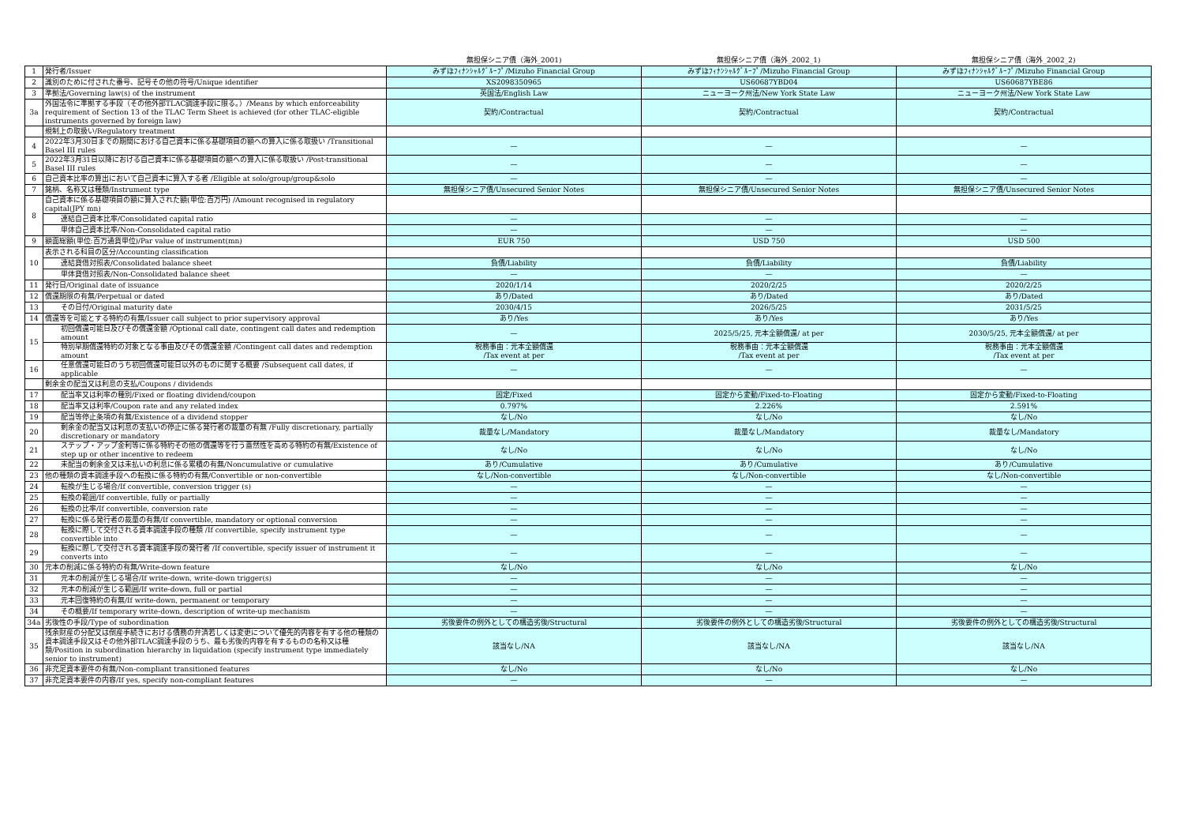| | | 無担保シニア債（海外_2001) | 無担保シニア債（海外_2002_1) | 無担保シニア債（海外_2002_2) |
| --- | --- | --- | --- | --- |
| 1 | 発行者/Issuer | みずほﾌｨﾅﾝｼｬﾙｸﾞﾙｰﾌﾟ/Mizuho Financial Group | みずほﾌｨﾅﾝｼｬﾙｸﾞﾙｰﾌﾟ/Mizuho Financial Group | みずほﾌｨﾅﾝｼｬﾙｸﾞﾙｰﾌﾟ/Mizuho Financial Group |
| 2 | 識別のために付された番号、記号その他の符号/Unique identifier | XS2098350965 | US60687YBD04 | US60687YBE86 |
| 3 | 準拠法/Governing law(s) of the instrument | 英国法/English Law | ニューヨーク州法/New York State Law | ニューヨーク州法/New York State Law |
| 3a | 外国法令に準拠する手段（その他外部TLAC調達手段に限る。）/Means by which enforceability requirement of Section 13 of the TLAC Term Sheet is achieved (for other TLAC-eligible instruments governed by foreign law) | 契約/Contractual | 契約/Contractual | 契約/Contractual |
| | 規制上の取扱い/Regulatory treatment | | | |
| 4 | 2022年3月30日までの期間における自己資本に係る基礎項目の額への算入に係る取扱い /Transitional Basel III rules | — | — | — |
| 5 | 2022年3月31日以降における自己資本に係る基礎項目の額への算入に係る取扱い /Post-transitional Basel III rules | — | — | — |
| 6 | 自己資本比率の算出において自己資本に算入する者 /Eligible at solo/group/group&solo | — | — | — |
| 7 | 銘柄、名称又は種類/Instrument type | 無担保シニア債/Unsecured Senior Notes | 無担保シニア債/Unsecured Senior Notes | 無担保シニア債/Unsecured Senior Notes |
| 8 | 自己資本に係る基礎項目の額に算入された額(単位:百万円) /Amount recognised in regulatory capital(JPY mn) | | | |
| | 連結自己資本比率/Consolidated capital ratio | — | — | — |
| | 単体自己資本比率/Non-Consolidated capital ratio | — | — | — |
| 9 | 額面総額(単位:百万通貨単位)/Par value of instrument(mn) | EUR 750 | USD 750 | USD 500 |
| 10 | 表示される科目の区分/Accounting classification | | | |
| | 連結貸借対照表/Consolidated balance sheet | 負債/Liability | 負債/Liability | 負債/Liability |
| | 単体貸借対照表/Non-Consolidated balance sheet | — | — | — |
| 11 | 発行日/Original date of issuance | 2020/1/14 | 2020/2/25 | 2020/2/25 |
| 12 | 償還期限の有無/Perpetual or dated | あり/Dated | あり/Dated | あり/Dated |
| 13 | その日付/Original maturity date | 2030/4/15 | 2026/5/25 | 2031/5/25 |
| 14 | 償還等を可能とする特約の有無/Issuer call subject to prior supervisory approval | あり/Yes | あり/Yes | あり/Yes |
| 15 | 初回償還可能日及びその償還金額 /Optional call date, contingent call dates and redemption amount | — | 2025/5/25, 元本全額償還/ at per | 2030/5/25, 元本全額償還/ at per |
| | 特別早期償還特約の対象となる事由及びその償還金額 /Contingent call dates and redemption amount | 税務事由：元本全額償還 /Tax event at per | 税務事由：元本全額償還 /Tax event at per | 税務事由：元本全額償還 /Tax event at per |
| 16 | 任意償還可能日のうち初回償還可能日以外のものに関する概要 /Subsequent call dates, if applicable | — | — | — |
| | 剰余金の配当又は利息の支払/Coupons / dividends | | | |
| 17 | 配当率又は利率の種別/Fixed or floating dividend/coupon | 固定/Fixed | 固定から変動/Fixed-to-Floating | 固定から変動/Fixed-to-Floating |
| 18 | 配当率又は利率/Coupon rate and any related index | 0.797% | 2.226% | 2.591% |
| 19 | 配当等停止条項の有無/Existence of a dividend stopper | なし/No | なし/No | なし/No |
| 20 | 剰余金の配当又は利息の支払いの停止に係る発行者の裁量の有無 /Fully discretionary, partially discretionary or mandatory | 裁量なし/Mandatory | 裁量なし/Mandatory | 裁量なし/Mandatory |
| 21 | ステップ・アップ金利等に係る特約その他の償還等を行う蓋然性を高める特約の有無/Existence of step up or other incentive to redeem | なし/No | なし/No | なし/No |
| 22 | 未配当の剰余金又は未払いの利息に係る累積の有無/Noncumulative or cumulative | あり/Cumulative | あり/Cumulative | あり/Cumulative |
| 23 | 他の種類の資本調達手段への転換に係る特約の有無/Convertible or non-convertible | なし/Non-convertible | なし/Non-convertible | なし/Non-convertible |
| 24 | 転換が生じる場合/If convertible, conversion trigger (s) | — | — | — |
| 25 | 転換の範囲/If convertible, fully or partially | — | — | — |
| 26 | 転換の比率/If convertible, conversion rate | — | — | — |
| 27 | 転換に係る発行者の裁量の有無/If convertible, mandatory or optional conversion | — | — | — |
| 28 | 転換に際して交付される資本調達手段の種類 /If convertible, specify instrument type convertible into | — | — | — |
| 29 | 転換に際して交付される資本調達手段の発行者 /If convertible, specify issuer of instrument it converts into | — | — | — |
| 30 | 元本の削減に係る特約の有無/Write-down feature | なし/No | なし/No | なし/No |
| 31 | 元本の削減が生じる場合/If write-down, write-down trigger(s) | — | — | — |
| 32 | 元本の削減が生じる範囲/If write-down, full or partial | — | — | — |
| 33 | 元本回復特約の有無/If write-down, permanent or temporary | — | — | — |
| 34 | その概要/If temporary write-down, description of write-up mechanism | — | — | — |
| 34a | 劣後性の手段/Type of subordination | 劣後要件の例外としての構造劣後/Structural | 劣後要件の例外としての構造劣後/Structural | 劣後要件の例外としての構造劣後/Structural |
| 35 | 残余財産の分配又は倒産手続きにおける債務の弁済若しくは変更について優先的内容を有する他の種類の資本調達手段又はその他外部TLAC調達手段のうち、最も劣後的内容を有するものの名称又は種類/Position in subordination hierarchy in liquidation (specify instrument type immediately senior to instrument) | 該当なし/NA | 該当なし/NA | 該当なし/NA |
| 36 | 非充足資本要件の有無/Non-compliant transitioned features | なし/No | なし/No | なし/No |
| 37 | 非充足資本要件の内容/If yes, specify non-compliant features | — | — | — |